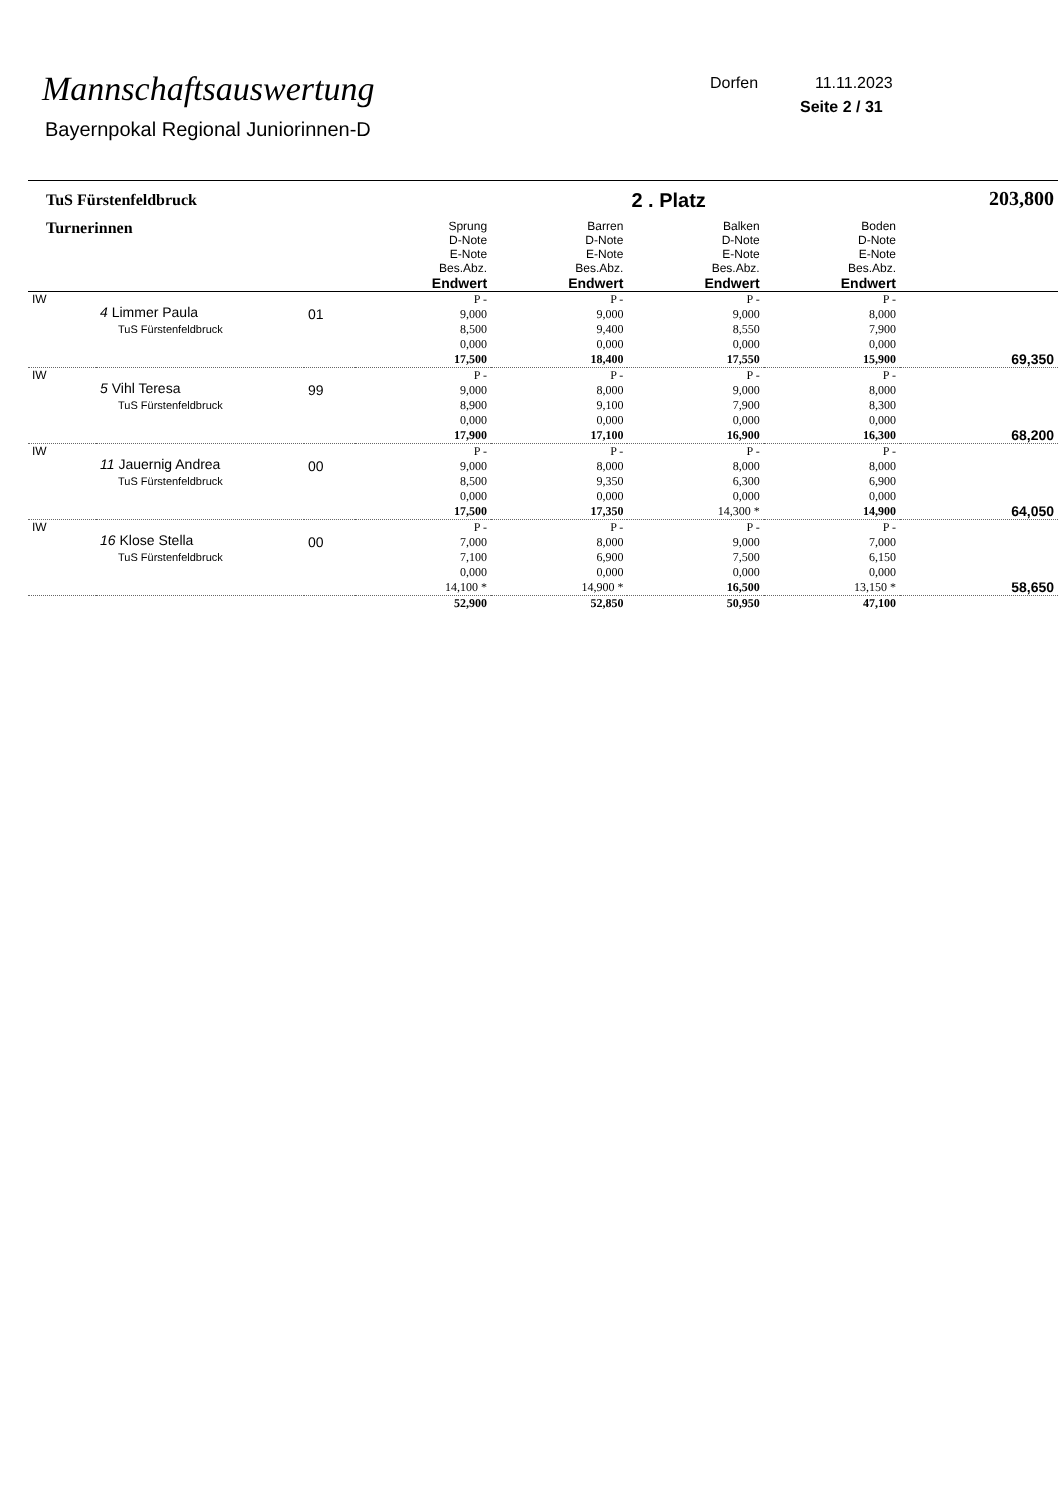Mannschaftsauswertung
Bayernpokal Regional Juniorinnen-D
Dorfen 11.11.2023
Seite 2 / 31
| TuS Fürstenfeldbruck | | | | | 2 . Platz | | 203,800 |
| Turnerinnen | | | Sprung D-Note E-Note Bes.Abz. Endwert | Barren D-Note E-Note Bes.Abz. Endwert | Balken D-Note E-Note Bes.Abz. Endwert | Boden D-Note E-Note Bes.Abz. Endwert | |
| IW | 4 Limmer Paula TuS Fürstenfeldbruck | 01 | P - 9,000 8,500 0,000 17,500 | P - 9,000 9,400 0,000 18,400 | P - 9,000 8,550 0,000 17,550 | P - 8,000 7,900 0,000 15,900 | 69,350 |
| IW | 5 Vihl Teresa TuS Fürstenfeldbruck | 99 | P - 9,000 8,900 0,000 17,900 | P - 8,000 9,100 0,000 17,100 | P - 9,000 7,900 0,000 16,900 | P - 8,000 8,300 0,000 16,300 | 68,200 |
| IW | 11 Jauernig Andrea TuS Fürstenfeldbruck | 00 | P - 9,000 8,500 0,000 17,500 | P - 8,000 9,350 0,000 17,350 | P - 8,000 6,300 0,000 14,300 * | P - 8,000 6,900 0,000 14,900 | 64,050 |
| IW | 16 Klose Stella TuS Fürstenfeldbruck | 00 | P - 7,000 7,100 0,000 14,100 * | P - 8,000 6,900 0,000 14,900 * | P - 9,000 7,500 0,000 16,500 | P - 7,000 6,150 0,000 13,150 * | 58,650 |
| | | | 52,900 | 52,850 | 50,950 | 47,100 | |